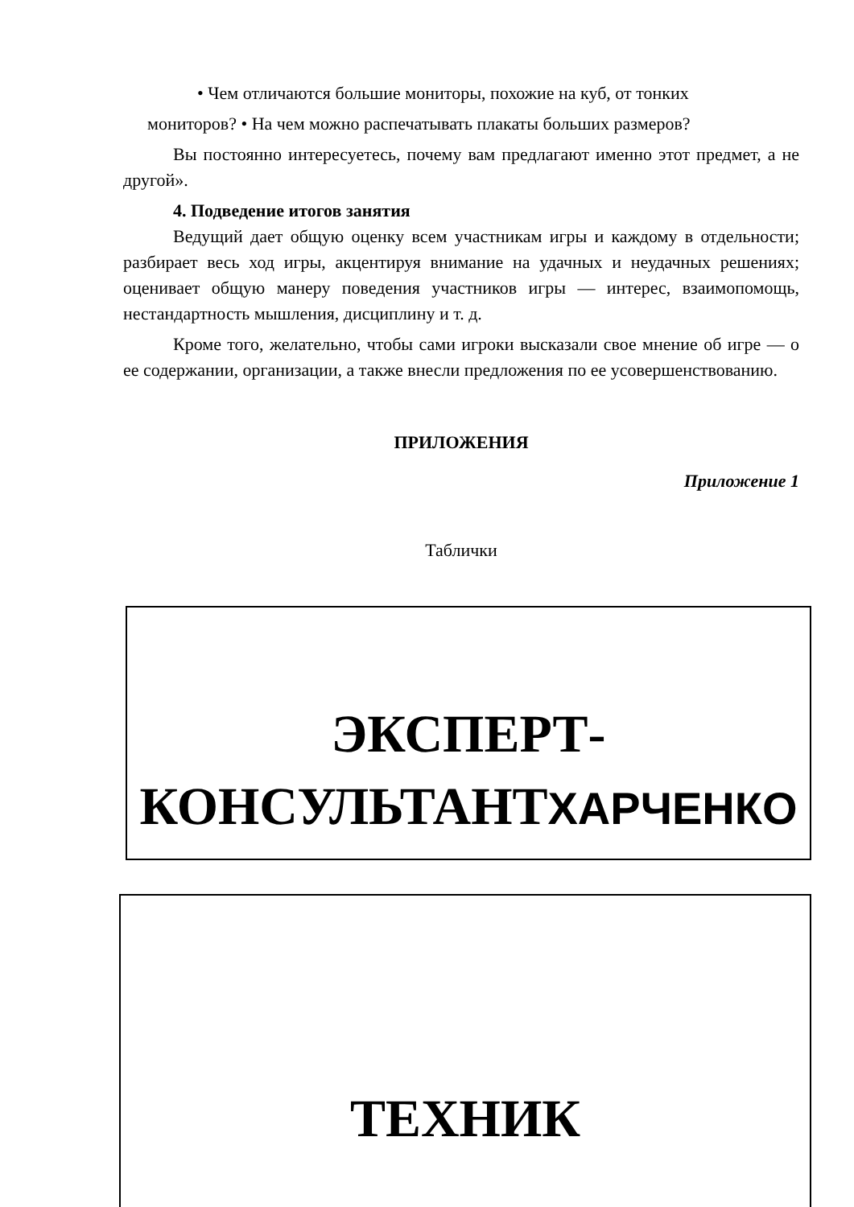• Чем отличаются большие мониторы, похожие на куб, от тонких
мониторов? • На чем можно распечатывать плакаты больших размеров?
Вы постоянно интересуетесь, почему вам предлагают именно этот предмет, а не другой».
4. Подведение итогов занятия
Ведущий дает общую оценку всем участникам игры и каждому в отдельности; разбирает весь ход игры, акцентируя внимание на удачных и неудачных решениях; оценивает общую манеру поведения участников игры — интерес, взаимопомощь, нестандартность мышления, дисциплину и т. д.
Кроме того, желательно, чтобы сами игроки высказали свое мнение об игре — о ее содержании, организации, а также внесли предложения по ее усовершенствованию.
ПРИЛОЖЕНИЯ
Приложение 1
Таблички
ЭКСПЕРТ-
КОНСУЛЬТАНТХАРЧЕНКО
ТЕХНИК